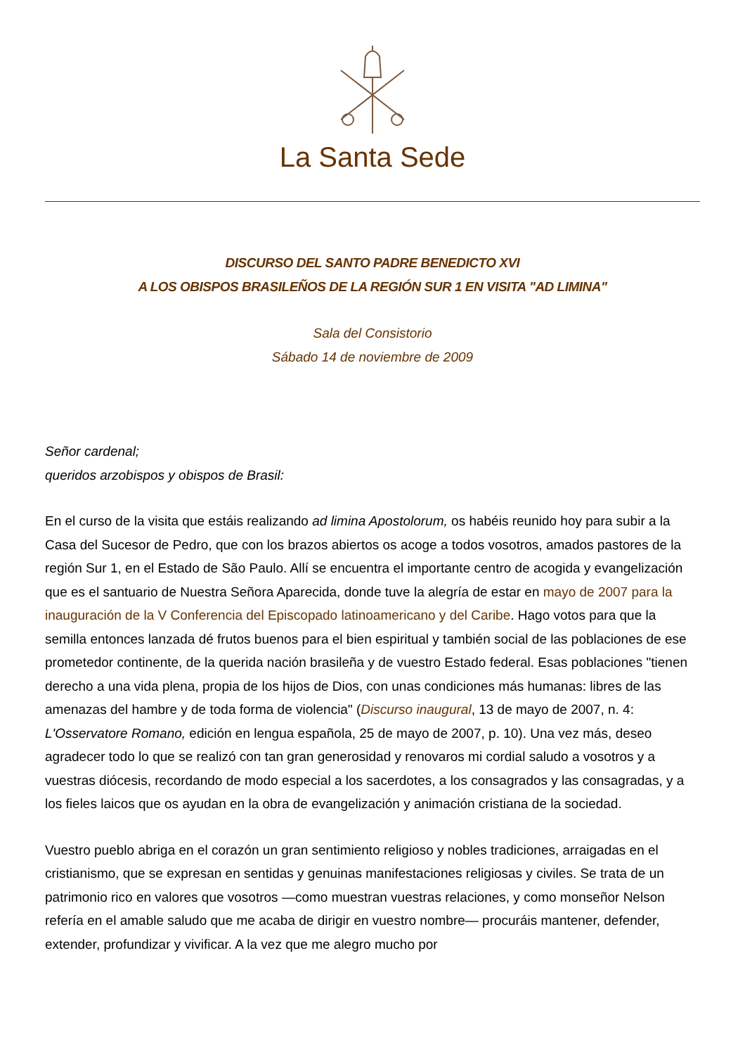La Santa Sede
DISCURSO DEL SANTO PADRE BENEDICTO XVI
A LOS OBISPOS BRASILEÑOS DE LA REGIÓN SUR 1 EN VISITA "AD LIMINA"
Sala del Consistorio
Sábado 14 de noviembre de 2009
Señor cardenal;
queridos arzobispos y obispos de Brasil:
En el curso de la visita que estáis realizando ad limina Apostolorum, os habéis reunido hoy para subir a la Casa del Sucesor de Pedro, que con los brazos abiertos os acoge a todos vosotros, amados pastores de la región Sur 1, en el Estado de São Paulo. Allí se encuentra el importante centro de acogida y evangelización que es el santuario de Nuestra Señora Aparecida, donde tuve la alegría de estar en mayo de 2007 para la inauguración de la V Conferencia del Episcopado latinoamericano y del Caribe. Hago votos para que la semilla entonces lanzada dé frutos buenos para el bien espiritual y también social de las poblaciones de ese prometedor continente, de la querida nación brasileña y de vuestro Estado federal. Esas poblaciones "tienen derecho a una vida plena, propia de los hijos de Dios, con unas condiciones más humanas: libres de las amenazas del hambre y de toda forma de violencia" (Discurso inaugural, 13 de mayo de 2007, n. 4: L'Osservatore Romano, edición en lengua española, 25 de mayo de 2007, p. 10). Una vez más, deseo agradecer todo lo que se realizó con tan gran generosidad y renovaros mi cordial saludo a vosotros y a vuestras diócesis, recordando de modo especial a los sacerdotes, a los consagrados y las consagradas, y a los fieles laicos que os ayudan en la obra de evangelización y animación cristiana de la sociedad.
Vuestro pueblo abriga en el corazón un gran sentimiento religioso y nobles tradiciones, arraigadas en el cristianismo, que se expresan en sentidas y genuinas manifestaciones religiosas y civiles. Se trata de un patrimonio rico en valores que vosotros —como muestran vuestras relaciones, y como monseñor Nelson refería en el amable saludo que me acaba de dirigir en vuestro nombre— procuráis mantener, defender, extender, profundizar y vivificar. A la vez que me alegro mucho por